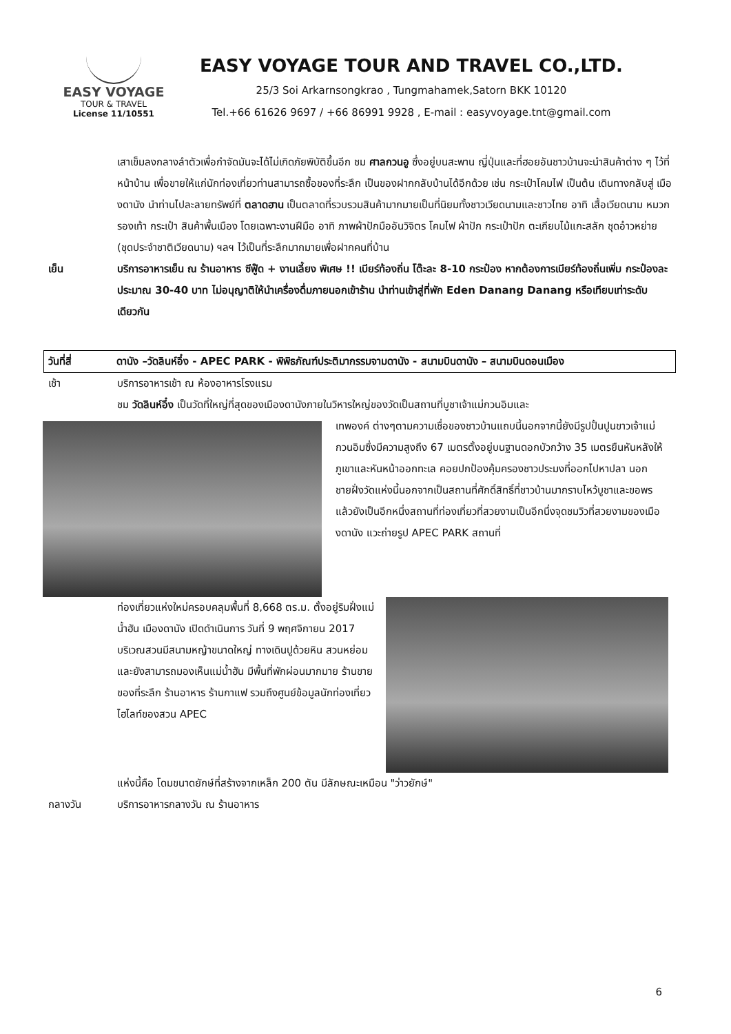EASY VOYAGE
TOUR & TRAVEL
License 11/10551
EASY VOYAGE TOUR AND TRAVEL CO.,LTD.
25/3 Soi Arkarnsongkrao , Tungmahamek,Satorn BKK 10120
Tel.+66 61626 9697 / +66 86991 9928 , E-mail : easyvoyage.tnt@gmail.com
เสาเข็มลงกลางลำตัวเพื่อกำจัดมันจะได้ไม่เกิดภัยพิบัติขึ้นอีก ชม ศาลกวนอู ซึ่งอยู่บนสะพาน ญี่ปุ่นและที่ฮอยอันชาวบ้านจะนำสินค้าต่าง ๆ ไว้ที่หน้าบ้าน เพื่อขายให้แก่นักท่องเที่ยวท่านสามารถซื้อของที่ระลึก เป็นของฝากกลับบ้านได้อีกด้วย เช่น กระเป๋าโคมไฟ เป็นต้น เดินทางกลับสู่ เมืองดานัง นำท่านไปละลายทรัพย์ที่ ตลาดฮาน เป็นตลาดที่รวบรวมสินค้ามากมายเป็นที่นิยมทั้งชาวเวียดนามและชาวไทย อาทิ เสื้อเวียดนาม หมวก รองเท้า กระเป๋า สินค้าพื้นเมือง โดยเฉพาะงานฝีมือ อาทิ ภาพผ้าปักมืออันวิจิตร โคมไฟ ผ้าปัก กระเป๋าปัก ตะเกียบไม้แกะสลัก ชุดอ๋าวหย่าย (ชุดประจำชาติเวียดนาม) ฯลฯ ไว้เป็นที่ระลึกมากมายเพื่อฝากคนที่บ้าน
เย็น บริการอาหารเย็น ณ ร้านอาหาร ซีฟู๊ด + งานเลี้ยง พิเศษ !! เบียร์ท้องถิ่น โต๊ะละ 8-10 กระป๋อง หากต้องการเบียร์ท้องถิ่นเพิ่ม กระป๋องละประมาณ 30-40 บาท ไม่อนุญาติให้นำเครื่องดื่มภายนอกเข้าร้าน นำท่านเข้าสู่ที่พัก Eden Danang Danang หรือเทียบเท่าระดับเดียวกัน
วันที่สี่ ดานัง –วัดลินห์อึ๋ง - APEC PARK - พิพิธภัณฑ์ประติมากรรมจามดานัง - สนามบินดานัง – สนามบินดอนเมือง
เช้า บริการอาหารเช้า ณ ห้องอาหารโรงแรม
ชม วัดลินห์อึ๋ง เป็นวัดที่ใหญ่ที่สุดของเมืองดานังภายในวิหารใหญ่ของวัดเป็นสถานที่บูชาเจ้าแม่กวนอิมและ
เทพองค์ ต่างๆตามความเชื่อของชาวบ้านแถบนี้นอกจากนี้ยังมีรูปปั้นปูนขาวเจ้าแม่กวนอิมซึ่งมีความสูงถึง 67 เมตรตั้งอยู่บนฐานดอกบัวกว้าง 35 เมตรยืนหันหลังให้ภูเขาและหันหน้าออกทะเล คอยปกป้องคุ้มครองชาวประมงที่ออกไปหาปลา นอกชายฝั่งวัดแห่งนี้นอกจากเป็นสถานที่ศักดิ์สิทธิ์ที่ชาวบ้านมากราบไหว้บูชาและขอพรแล้วยังเป็นอีกหนึ่งสถานที่ท่องเที่ยวที่สวยงามเป็นอีกนึ่งจุดชมวิวที่สวยงามของเมืองดานัง แวะถ่ายรูป APEC PARK สถานที่
ท่องเที่ยวแห่งใหม่ครอบคลุมพื้นที่ 8,668 ตร.ม. ตั้งอยู่ริมฝั่งแม่น้ำฮัน เมืองดานัง เปิดดำเนินการ วันที่ 9 พฤศจิกายน 2017 บริเวณสวนมีสนามหญ้าขนาดใหญ่ ทางเดินปูด้วยหิน สวนหย่อมและยังสามารถมองเห็นแม่น้ำฮัน มีพื้นที่พักผ่อนมากมาย ร้านขายของที่ระลึก ร้านอาหาร ร้านกาแฟ รวมถึงศูนย์ข้อมูลนักท่องเที่ยว ไฮไลท์ของสวน APEC
แห่งนี้คือ โดมขนาดยักษ์ที่สร้างจากเหล็ก 200 ตัน มีลักษณะเหมือน "ว่าวยักษ์"
กลางวัน บริการอาหารกลางวัน ณ ร้านอาหาร
6